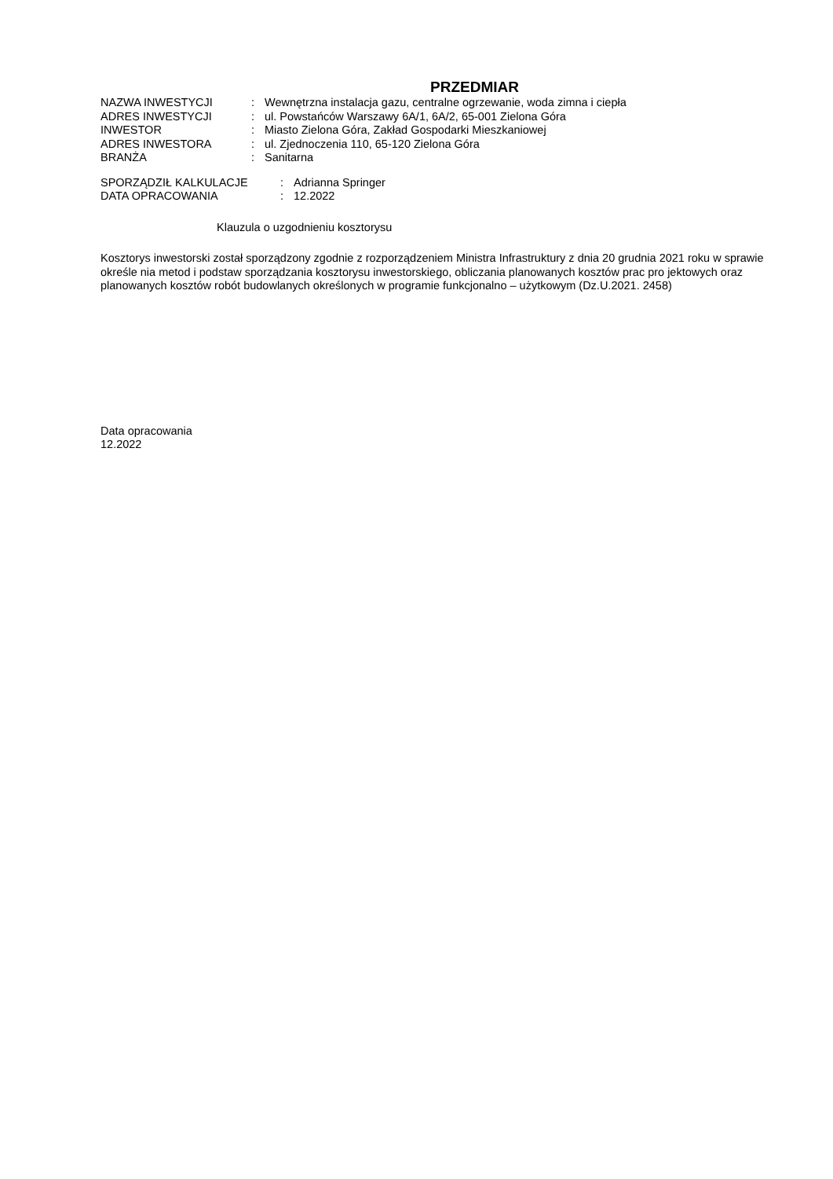PRZEDMIAR
| NAZWA INWESTYCJI | : | Wewnętrzna instalacja gazu, centralne ogrzewanie, woda zimna i ciepła |
| ADRES INWESTYCJI | : | ul. Powstańców Warszawy 6A/1, 6A/2, 65-001 Zielona Góra |
| INWESTOR | : | Miasto Zielona Góra, Zakład Gospodarki Mieszkaniowej |
| ADRES INWESTORA | : | ul. Zjednoczenia 110, 65-120 Zielona Góra |
| BRANŻA | : | Sanitarna |
| SPORZĄDZIŁ KALKULACJE | : | Adrianna Springer |
| DATA OPRACOWANIA | : | 12.2022 |
Klauzula o uzgodnieniu kosztorysu
Kosztorys inwestorski został sporządzony zgodnie z rozporządzeniem Ministra Infrastruktury z dnia 20 grudnia 2021 roku w sprawie określe nia metod i podstaw sporządzania kosztorysu inwestorskiego, obliczania planowanych kosztów prac pro jektowych oraz planowanych kosztów robót budowlanych określonych w programie funkcjonalno – użytkowym (Dz.U.2021. 2458)
Data opracowania
12.2022